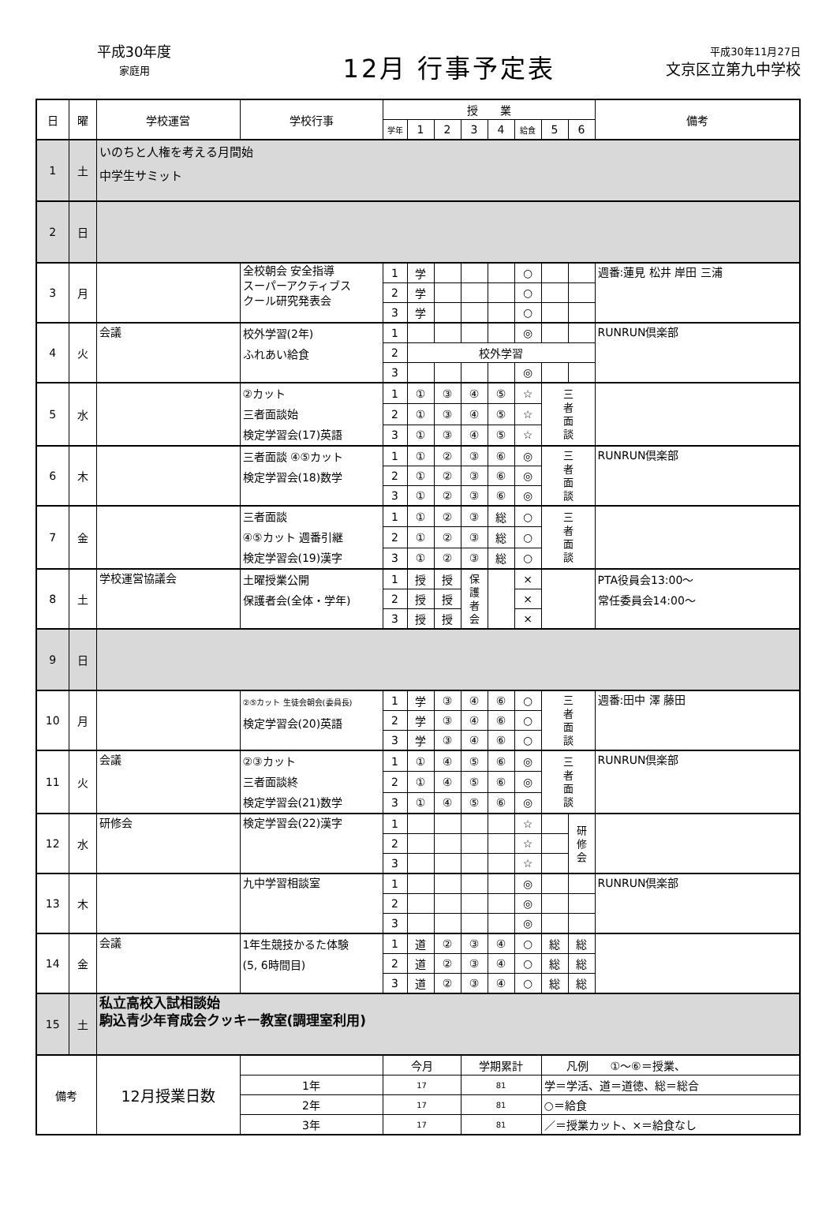平成30年度
家庭用
12月 行事予定表
平成30年11月27日
文京区立第九中学校
| 日 | 曜 | 学校運営 | 学校行事 | 授 業 | | | | | | | | 備考 |
| --- | --- | --- | --- | --- | --- | --- | --- | --- | --- | --- | --- | --- |
| | | | | 学年 | 1 | 2 | 3 | 4 | 給食 | 5 | 6 | |
| 1 | 土 | いのちと人権を考える月間始 中学生サミット | | | | | | | | | | |
| 2 | 日 | | | | | | | | | | | |
| 3 | 月 | | 全校朝会 安全指導 スーパーアクティブス クール研究発表会 | 1 | 学 | | | | ○ | | | 週番:蓮見 松井 岸田 三浦 |
| | | | | 2 | 学 | | | | ○ | | | |
| | | | | 3 | 学 | | | | ○ | | | |
| 4 | 火 | 会議 | 校外学習(2年) ふれあい給食 | 1 | | | | | ◎ | | | RUNRUN倶楽部 |
| | | | | 2 | 校外学習 | | | | | | | |
| | | | | 3 | | | | | ◎ | | | |
| 5 | 水 | | ②カット 三者面談始 検定学習会(17)英語 | 1 | ① | ③ | ④ | ⑤ | ☆ | 三 者 面 談 | | |
| | | | | 2 | ① | ③ | ④ | ⑤ | ☆ | | | |
| | | | | 3 | ① | ③ | ④ | ⑤ | ☆ | | | |
| 6 | 木 | | 三者面談 ④⑤カット 検定学習会(18)数学 | 1 | ① | ② | ③ | ⑥ | ◎ | 三 者 面 談 | | RUNRUN倶楽部 |
| | | | | 2 | ① | ② | ③ | ⑥ | ◎ | | | |
| | | | | 3 | ① | ② | ③ | ⑥ | ◎ | | | |
| 7 | 金 | | 三者面談 ④⑤カット 週番引継 検定学習会(19)漢字 | 1 | ① | ② | ③ | 総 | ○ | 三 者 面 談 | | |
| | | | | 2 | ① | ② | ③ | 総 | ○ | | | |
| | | | | 3 | ① | ② | ③ | 総 | ○ | | | |
| 8 | 土 | 学校運営協議会 | 土曜授業公開 保護者会(全体・学年) | 1 | 授 | 授 | 保 護 者 会 | | × | | | PTA役員会13:00～ 常任委員会14:00～ |
| | | | | 2 | 授 | 授 | | | × | | | |
| | | | | 3 | 授 | 授 | | | × | | | |
| 9 | 日 | | | | | | | | | | | |
| 10 | 月 | | ②⑤カット 生徒会朝会(委員長) 検定学習会(20)英語 | 1 | 学 | ③ | ④ | ⑥ | ○ | 三 者 面 談 | | 週番:田中 澤 藤田 |
| | | | | 2 | 学 | ③ | ④ | ⑥ | ○ | | | |
| | | | | 3 | 学 | ③ | ④ | ⑥ | ○ | | | |
| 11 | 火 | 会議 | ②③カット 三者面談終 検定学習会(21)数学 | 1 | ① | ④ | ⑤ | ⑥ | ◎ | 三 者 面 談 | | RUNRUN倶楽部 |
| | | | | 2 | ① | ④ | ⑤ | ⑥ | ◎ | | | |
| | | | | 3 | ① | ④ | ⑤ | ⑥ | ◎ | | | |
| 12 | 水 | 研修会 | 検定学習会(22)漢字 | 1 | | | | | ☆ | | 研 修 会 | |
| | | | | 2 | | | | | ☆ | | | |
| | | | | 3 | | | | | ☆ | | | |
| 13 | 木 | | 九中学習相談室 | 1 | | | | | ◎ | | | RUNRUN倶楽部 |
| | | | | 2 | | | | | ◎ | | | |
| | | | | 3 | | | | | ◎ | | | |
| 14 | 金 | 会議 | 1年生競技かるた体験 (5, 6時間目) | 1 | 道 | ② | ③ | ④ | ○ | 総 | 総 | |
| | | | | 2 | 道 | ② | ③ | ④ | ○ | 総 | 総 | |
| | | | | 3 | 道 | ② | ③ | ④ | ○ | 総 | 総 | |
| 15 | 土 | 私立高校入試相談始 駒込青少年育成会クッキー教室(調理室利用) | | | | | | | | | | |
| 備考 | | 12月授業日数 | | 今月 | | | 学期累計 | | | 凡例 ①～⑥＝授業、 | | |
| | | | 1年 | 17 | | | 81 | | | 学＝学活、道＝道徳、総＝総合 | | |
| | | | 2年 | 17 | | | 81 | | | ○＝給食 | | |
| | | | 3年 | 17 | | | 81 | | | ／＝授業カット、×＝給食なし | | |